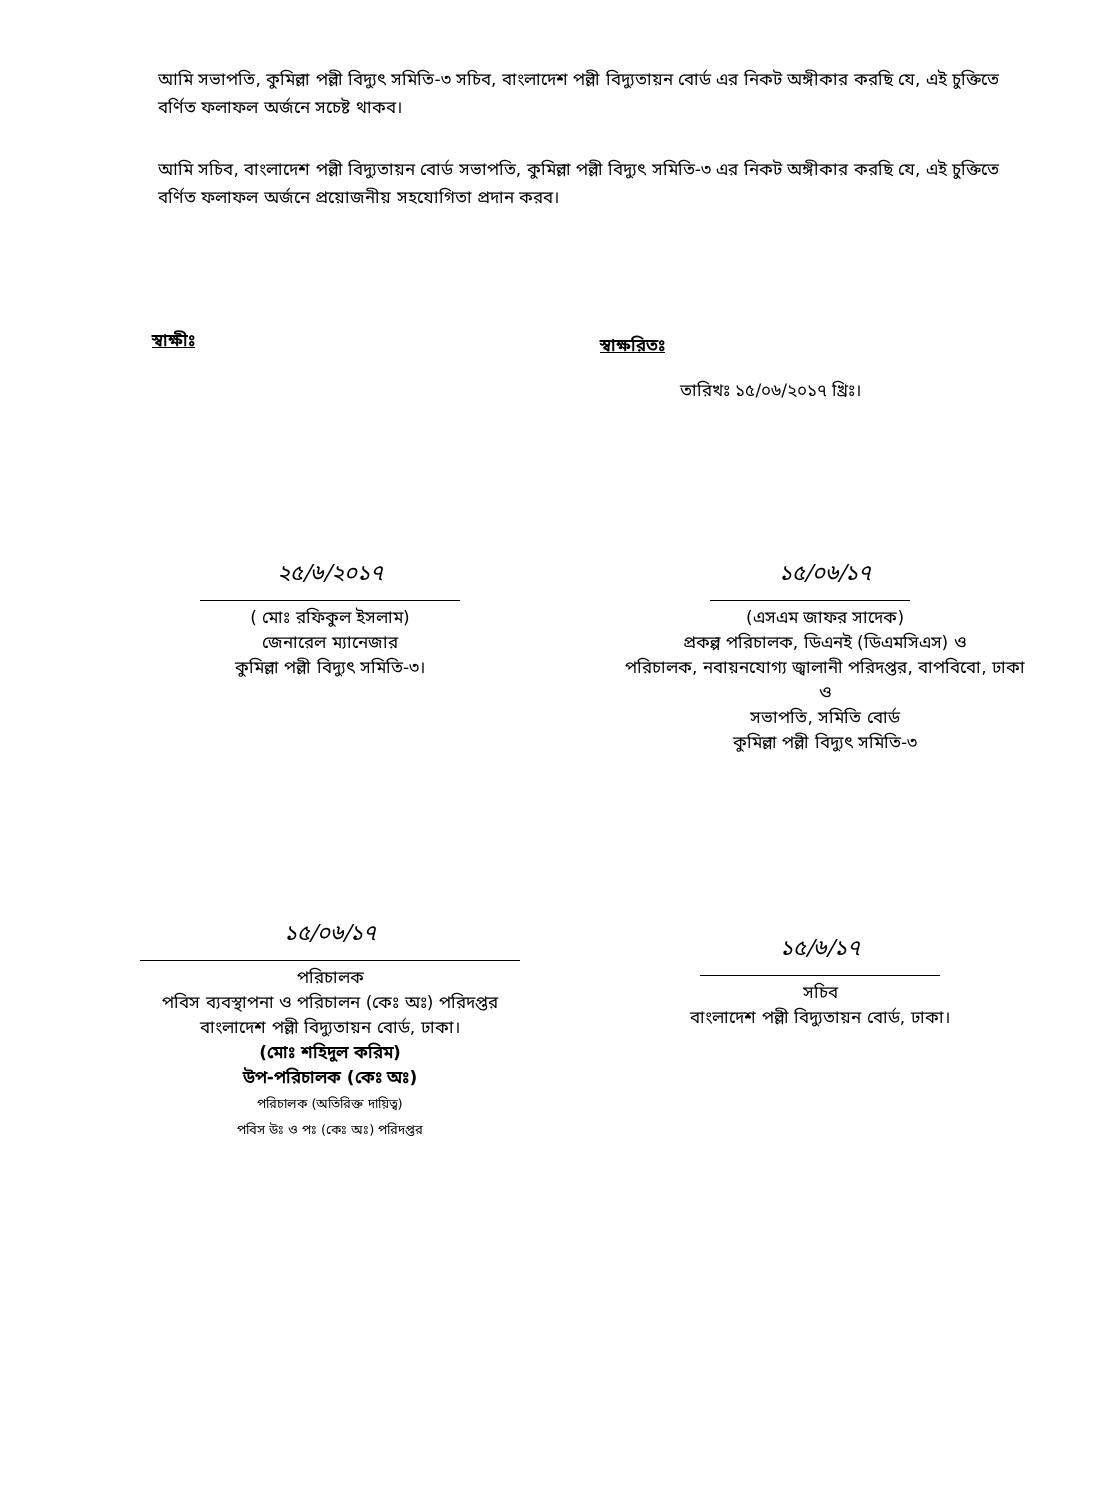আমি সভাপতি, কুমিল্লা পল্লী বিদ্যুৎ সমিতি-৩ সচিব, বাংলাদেশ পল্লী বিদ্যুতায়ন বোর্ড এর নিকট অঙ্গীকার করছি যে, এই চুক্তিতে বর্ণিত ফলাফল অর্জনে সচেষ্ট থাকব।
আমি সচিব, বাংলাদেশ পল্লী বিদ্যুতায়ন বোর্ড সভাপতি, কুমিল্লা পল্লী বিদ্যুৎ সমিতি-৩ এর নিকট অঙ্গীকার করছি যে, এই চুক্তিতে বর্ণিত ফলাফল অর্জনে প্রয়োজনীয় সহযোগিতা প্রদান করব।
স্বাক্ষীঃ স্বাক্ষরিতঃ
তারিখঃ ১৫/০৬/২০১৭ খ্রিঃ।
২৫/৬/২০১৭
( মোঃ রফিকুল ইসলাম)
জেনারেল ম্যানেজার
কুমিল্লা পল্লী বিদ্যুৎ সমিতি-৩।
১৫/০৬/১৭
(এসএম জাফর সাদেক)
প্রকল্প পরিচালক, ডিএনই (ডিএমসিএস) ও
পরিচালক, নবায়নযোগ্য জ্বালানী পরিদপ্তর, বাপবিবো, ঢাকা
ও
সভাপতি, সমিতি বোর্ড
কুমিল্লা পল্লী বিদ্যুৎ সমিতি-৩
১৫/০৬/১৭
পরিচালক
পবিস ব্যবস্থাপনা ও পরিচালন (কেঃ অঃ) পরিদপ্তর
বাংলাদেশ পল্লী বিদ্যুতায়ন বোর্ড, ঢাকা।
(মোঃ শহিদুল করিম)
উপ-পরিচালক (কেঃ অঃ)
পরিচালক (অতিরিক্ত দায়িত্ব)
পবিস উঃ ও পঃ (কেঃ অঃ) পরিদপ্তর
১৫/৬/১৭
সচিব
বাংলাদেশ পল্লী বিদ্যুতায়ন বোর্ড, ঢাকা।